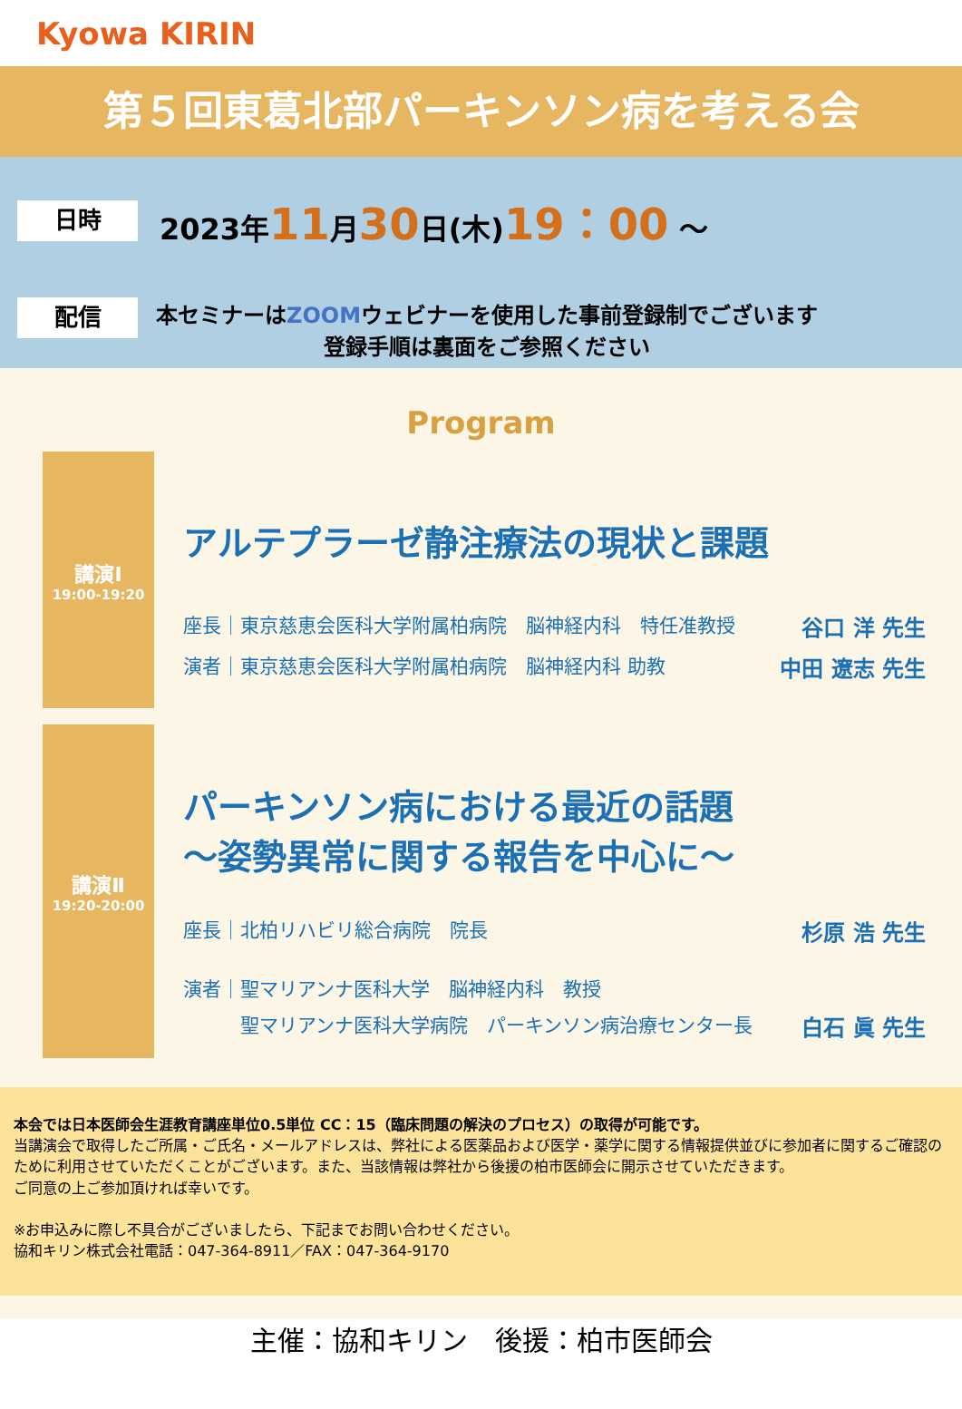Kyowa KIRIN
第５回東葛北部パーキンソン病を考える会
日時
2023年11月30日(木)19：00 ～
配信
本セミナーはZOOMウェビナーを使用した事前登録制でございます
登録手順は裏面をご参照ください
Program
講演Ⅰ
19:00-19:20
アルテプラーゼ静注療法の現状と課題
座長｜東京慈恵会医科大学附属柏病院　脳神経内科　特任准教授 谷口 洋 先生
演者｜東京慈恵会医科大学附属柏病院　脳神経内科 助教 中田 遼志 先生
講演Ⅱ
19:20-20:00
パーキンソン病における最近の話題
～姿勢異常に関する報告を中心に～
座長｜北柏リハビリ総合病院　院長 杉原 浩 先生
演者｜聖マリアンナ医科大学　脳神経内科　教授
　　　聖マリアンナ医科大学病院　パーキンソン病治療センター長 白石 眞 先生
本会では日本医師会生涯教育講座単位0.5単位 CC：15（臨床問題の解決のプロセス）の取得が可能です。
当講演会で取得したご所属・ご氏名・メールアドレスは、弊社による医薬品および医学・薬学に関する情報提供並びに参加者に関するご確認のために利用させていただくことがございます。また、当該情報は弊社から後援の柏市医師会に開示させていただきます。
ご同意の上ご参加頂ければ幸いです。
※お申込みに際し不具合がございましたら、下記までお問い合わせください。
協和キリン株式会社電話：047-364-8911／FAX：047-364-9170
主催：協和キリン　後援：柏市医師会